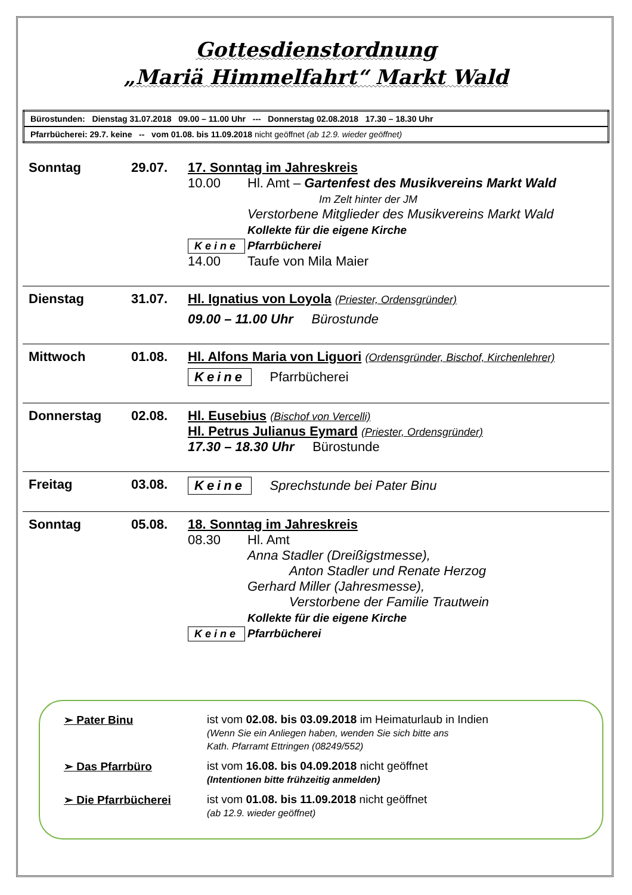Gottesdienstordnung
„Mariä Himmelfahrt“ Markt Wald
| Bürostunden: Dienstag 31.07.2018 09.00 – 11.00 Uhr --- Donnerstag 02.08.2018 17.30 – 18.30 Uhr |
| Pfarrbücherei: 29.7. keine -- vom 01.08. bis 11.09.2018 nicht geöffnet (ab 12.9. wieder geöffnet) |
Sonntag 29.07. 17. Sonntag im Jahreskreis
10.00 Hl. Amt – Gartenfest des Musikvereins Markt Wald
Im Zelt hinter der JM
Verstorbene Mitglieder des Musikvereins Markt Wald
Kollekte für die eigene Kirche
Keine Pfarrbücherei
14.00 Taufe von Mila Maier
Dienstag 31.07. Hl. Ignatius von Loyola (Priester, Ordensgründer)
09.00 – 11.00 Uhr Bürostunde
Mittwoch 01.08. Hl. Alfons Maria von Liguori (Ordensgründer, Bischof, Kirchenlehrer)
Keine Pfarrbücherei
Donnerstag 02.08. Hl. Eusebius (Bischof von Vercelli)
Hl. Petrus Julianus Eymard (Priester, Ordensgründer)
17.30 – 18.30 Uhr Bürostunde
Freitag 03.08. Keine Sprechstunde bei Pater Binu
Sonntag 05.08. 18. Sonntag im Jahreskreis
08.30 Hl. Amt
Anna Stadler (Dreißigstmesse),
Anton Stadler und Renate Herzog
Gerhard Miller (Jahresmesse),
Verstorbene der Familie Trautwein
Kollekte für die eigene Kirche
Keine Pfarrbücherei
➢ Pater Binu ist vom 02.08. bis 03.09.2018 im Heimaturlaub in Indien
(Wenn Sie ein Anliegen haben, wenden Sie sich bitte ans
Kath. Pfarramt Ettringen (08249/552)
➢ Das Pfarrbüro ist vom 16.08. bis 04.09.2018 nicht geöffnet
(Intentionen bitte frühzeitig anmelden)
➢ Die Pfarrbücherei ist vom 01.08. bis 11.09.2018 nicht geöffnet
(ab 12.9. wieder geöffnet)